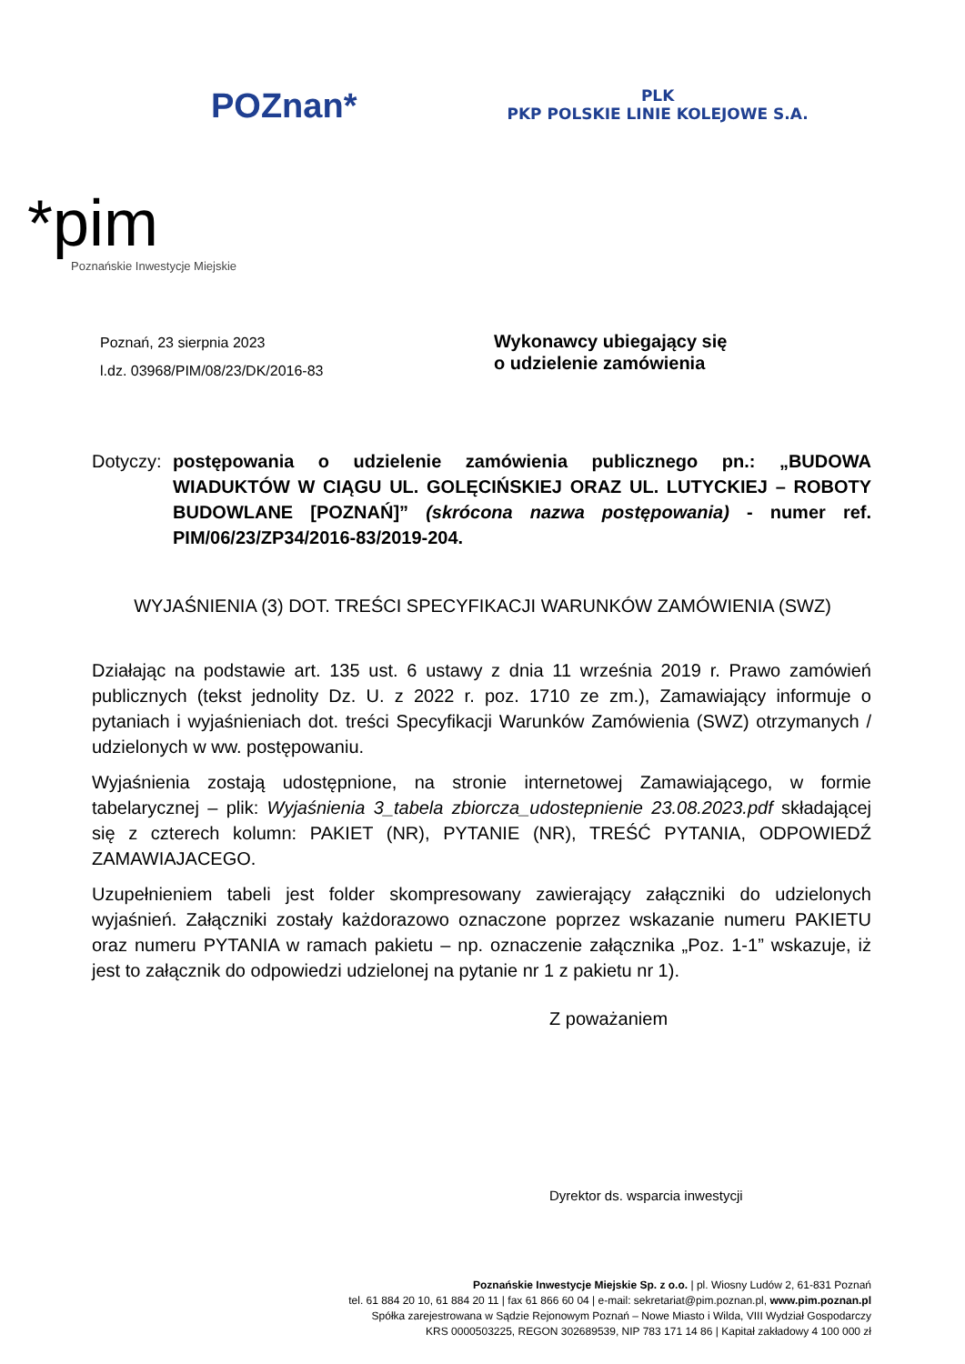POZnan*
PLK
PKP POLSKIE LINIE KOLEJOWE S.A.
*pim
Poznańskie Inwestycje Miejskie
Poznań, 23 sierpnia 2023
l.dz. 03968/PIM/08/23/DK/2016-83
Wykonawcy ubiegający się
o udzielenie zamówienia
Dotyczy:
postępowania o udzielenie zamówienia publicznego pn.: „BUDOWA WIADUKTÓW W CIĄGU UL. GOLĘCIŃSKIEJ ORAZ UL. LUTYCKIEJ – ROBOTY BUDOWLANE [POZNAŃ]” (skrócona nazwa postępowania) - numer ref. PIM/06/23/ZP34/2016-83/2019-204.
WYJAŚNIENIA (3) DOT. TREŚCI SPECYFIKACJI WARUNKÓW ZAMÓWIENIA (SWZ)
Działając na podstawie art. 135 ust. 6 ustawy z dnia 11 września 2019 r. Prawo zamówień publicznych (tekst jednolity Dz. U. z 2022 r. poz. 1710 ze zm.), Zamawiający informuje o pytaniach i wyjaśnieniach dot. treści Specyfikacji Warunków Zamówienia (SWZ) otrzymanych / udzielonych w ww. postępowaniu.
Wyjaśnienia zostają udostępnione, na stronie internetowej Zamawiającego, w formie tabelarycznej – plik: Wyjaśnienia 3_tabela zbiorcza_udostepnienie 23.08.2023.pdf składającej się z czterech kolumn: PAKIET (NR), PYTANIE (NR), TREŚĆ PYTANIA, ODPOWIEDŹ ZAMAWIAJACEGO.
Uzupełnieniem tabeli jest folder skompresowany zawierający załączniki do udzielonych wyjaśnień. Załączniki zostały każdorazowo oznaczone poprzez wskazanie numeru PAKIETU oraz numeru PYTANIA w ramach pakietu – np. oznaczenie załącznika „Poz. 1-1” wskazuje, iż jest to załącznik do odpowiedzi udzielonej na pytanie nr 1 z pakietu nr 1).
Z poważaniem
Dyrektor ds. wsparcia inwestycji
Poznańskie Inwestycje Miejskie Sp. z o.o. | pl. Wiosny Ludów 2, 61-831 Poznań
tel. 61 884 20 10, 61 884 20 11 | fax 61 866 60 04 | e-mail: sekretariat@pim.poznan.pl, www.pim.poznan.pl
Spółka zarejestrowana w Sądzie Rejonowym Poznań – Nowe Miasto i Wilda, VIII Wydział Gospodarczy
KRS 0000503225, REGON 302689539, NIP 783 171 14 86 | Kapitał zakładowy 4 100 000 zł